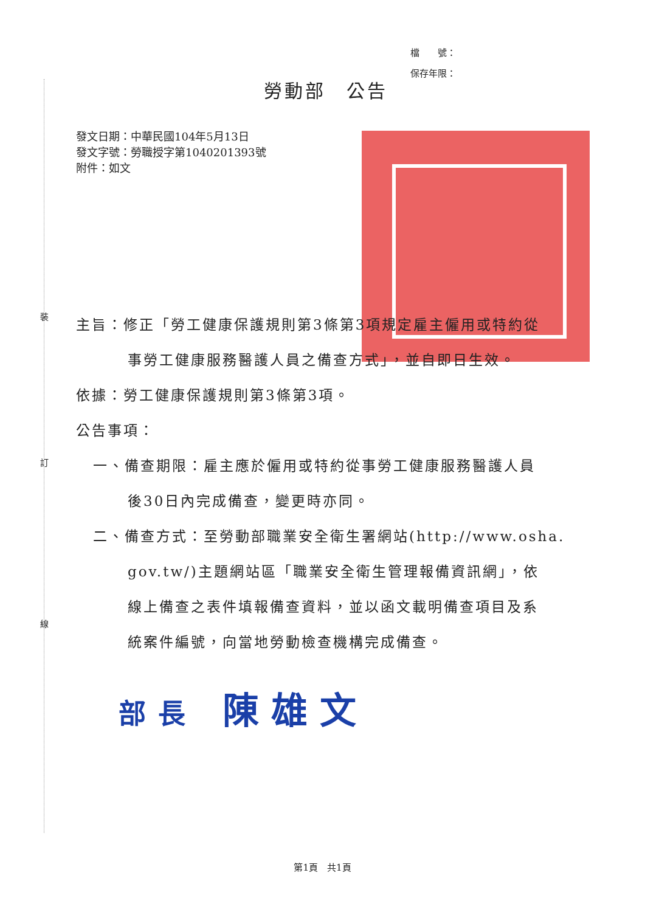裝
訂
線
檔　　號：
保存年限：
勞動部　公告
發文日期：中華民國104年5月13日
發文字號：勞職授字第1040201393號
附件：如文
主旨：修正「勞工健康保護規則第3條第3項規定雇主僱用或特約從
事勞工健康服務醫護人員之備查方式」，並自即日生效。
依據：勞工健康保護規則第3條第3項。
公告事項：
一、備查期限：雇主應於僱用或特約從事勞工健康服務醫護人員
後30日內完成備查，變更時亦同。
二、備查方式：至勞動部職業安全衛生署網站(http://www.osha.
gov.tw/)主題網站區「職業安全衛生管理報備資訊網」，依
線上備查之表件填報備查資料，並以函文載明備查項目及系
統案件編號，向當地勞動檢查機構完成備查。
部長 陳雄文
第1頁　共1頁